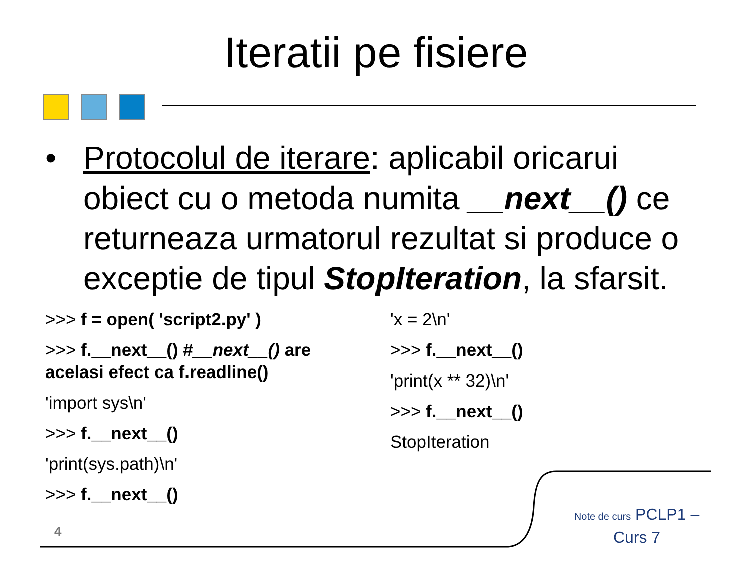Iteratii pe fisiere
•
Protocolul de iterare: aplicabil oricarui obiect cu o metoda numita __next__() ce returneaza urmatorul rezultat si produce o exceptie de tipul StopIteration, la sfarsit.
>>> f = open( 'script2.py' )
>>> f.__next__() #__next__() are acelasi efect ca f.readline()
'import sys\n'
>>> f.__next__()
'print(sys.path)\n'
>>> f.__next__()
'x = 2\n'
>>> f.__next__()
'print(x ** 32)\n'
>>> f.__next__()
StopIteration
4
Note de curs PCLP1 – Curs 7